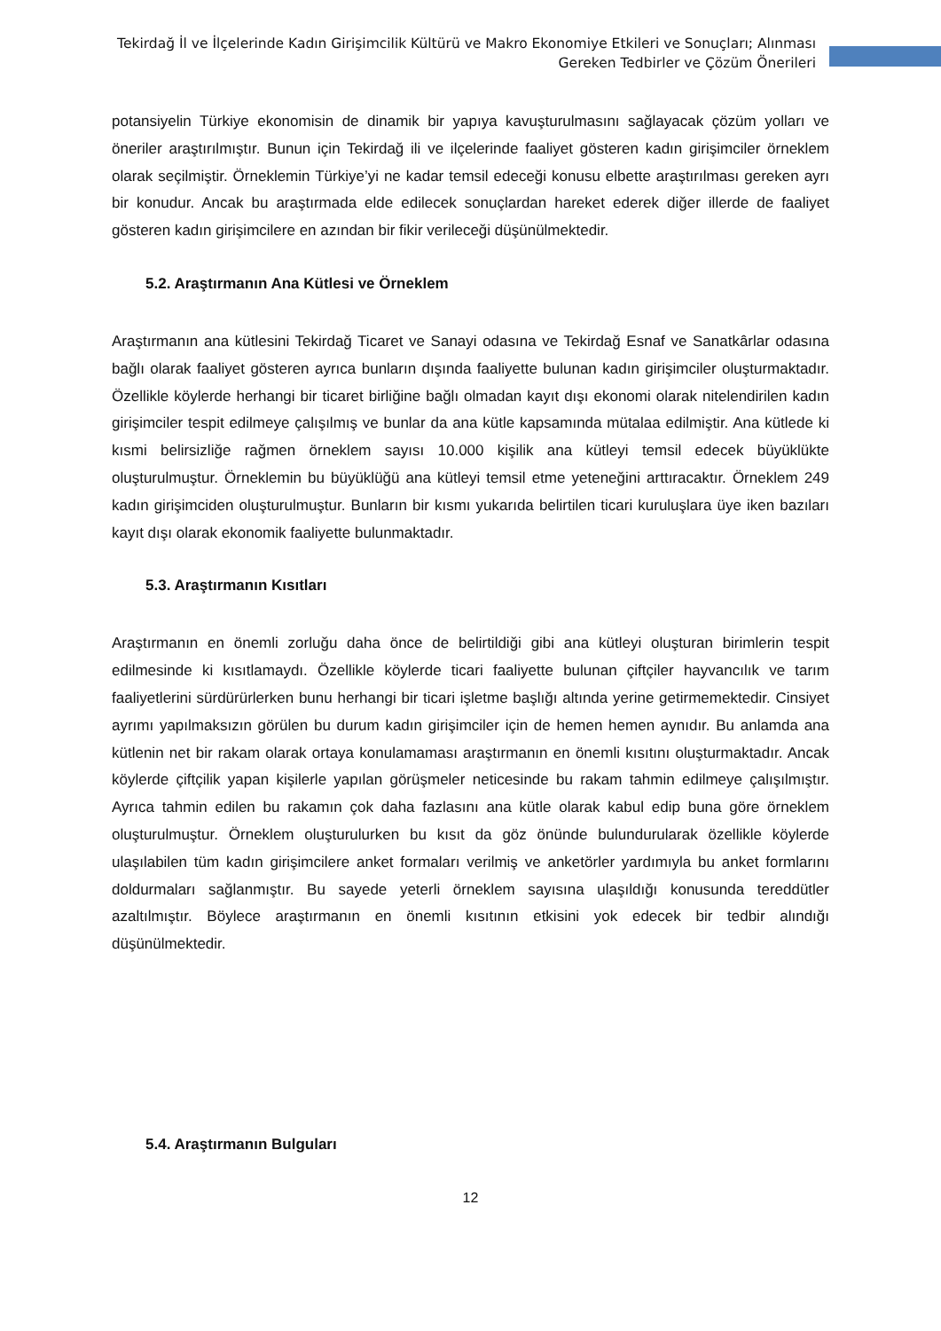Tekirdağ İl ve İlçelerinde Kadın Girişimcilik Kültürü ve Makro Ekonomiye Etkileri ve Sonuçları; Alınması Gereken Tedbirler ve Çözüm Önerileri
potansiyelin Türkiye ekonomisin de dinamik bir yapıya kavuşturulmasını sağlayacak çözüm yolları ve öneriler araştırılmıştır. Bunun için Tekirdağ ili ve ilçelerinde faaliyet gösteren kadın girişimciler örneklem olarak seçilmiştir. Örneklemin Türkiye’yi ne kadar temsil edeceği konusu elbette araştırılması gereken ayrı bir konudur. Ancak bu araştırmada elde edilecek sonuçlardan hareket ederek diğer illerde de faaliyet gösteren kadın girişimcilere en azından bir fikir verileceği düşünülmektedir.
5.2. Araştırmanın Ana Kütlesi ve Örneklem
Araştırmanın ana kütlesini Tekirdağ Ticaret ve Sanayi odasına ve Tekirdağ Esnaf ve Sanatkârlar odasına bağlı olarak faaliyet gösteren ayrıca bunların dışında faaliyette bulunan kadın girişimciler oluşturmaktadır. Özellikle köylerde herhangi bir ticaret birliğine bağlı olmadan kayıt dışı ekonomi olarak nitelendirilen kadın girişimciler tespit edilmeye çalışılmış ve bunlar da ana kütle kapsamında mütalaa edilmiştir. Ana kütlede ki kısmi belirsizliğe rağmen örneklem sayısı 10.000 kişilik ana kütleyi temsil edecek büyüklükte oluşturulmuştur. Örneklemin bu büyüklüğü ana kütleyi temsil etme yeteneğini arttıracaktır. Örneklem 249 kadın girişimciden oluşturulmuştur. Bunların bir kısmı yukarıda belirtilen ticari kuruluşlara üye iken bazıları kayıt dışı olarak ekonomik faaliyette bulunmaktadır.
5.3. Araştırmanın Kısıtları
Araştırmanın en önemli zorluğu daha önce de belirtildiği gibi ana kütleyi oluşturan birimlerin tespit edilmesinde ki kısıtlamaydı. Özellikle köylerde ticari faaliyette bulunan çiftçiler hayvancılık ve tarım faaliyetlerini sürdürürlerken bunu herhangi bir ticari işletme başlığı altında yerine getirmemektedir. Cinsiyet ayrımı yapılmaksızın görülen bu durum kadın girişimciler için de hemen hemen aynıdır. Bu anlamda ana kütlenin net bir rakam olarak ortaya konulamaması araştırmanın en önemli kısıtını oluşturmaktadır. Ancak köylerde çiftçilik yapan kişilerle yapılan görüşmeler neticesinde bu rakam tahmin edilmeye çalışılmıştır. Ayrıca tahmin edilen bu rakamın çok daha fazlasını ana kütle olarak kabul edip buna göre örneklem oluşturulmuştur. Örneklem oluşturulurken bu kısıt da göz önünde bulundurularak özellikle köylerde ulaşılabilen tüm kadın girişimcilere anket formaları verilmiş ve anketörler yardımıyla bu anket formlarını doldurmaları sağlanmıştır. Bu sayede yeterli örneklem sayısına ulaşıldığı konusunda tereddütler azaltılmıştır. Böylece araştırmanın en önemli kısıtının etkisini yok edecek bir tedbir alındığı düşünülmektedir.
5.4. Araştırmanın Bulguları
12